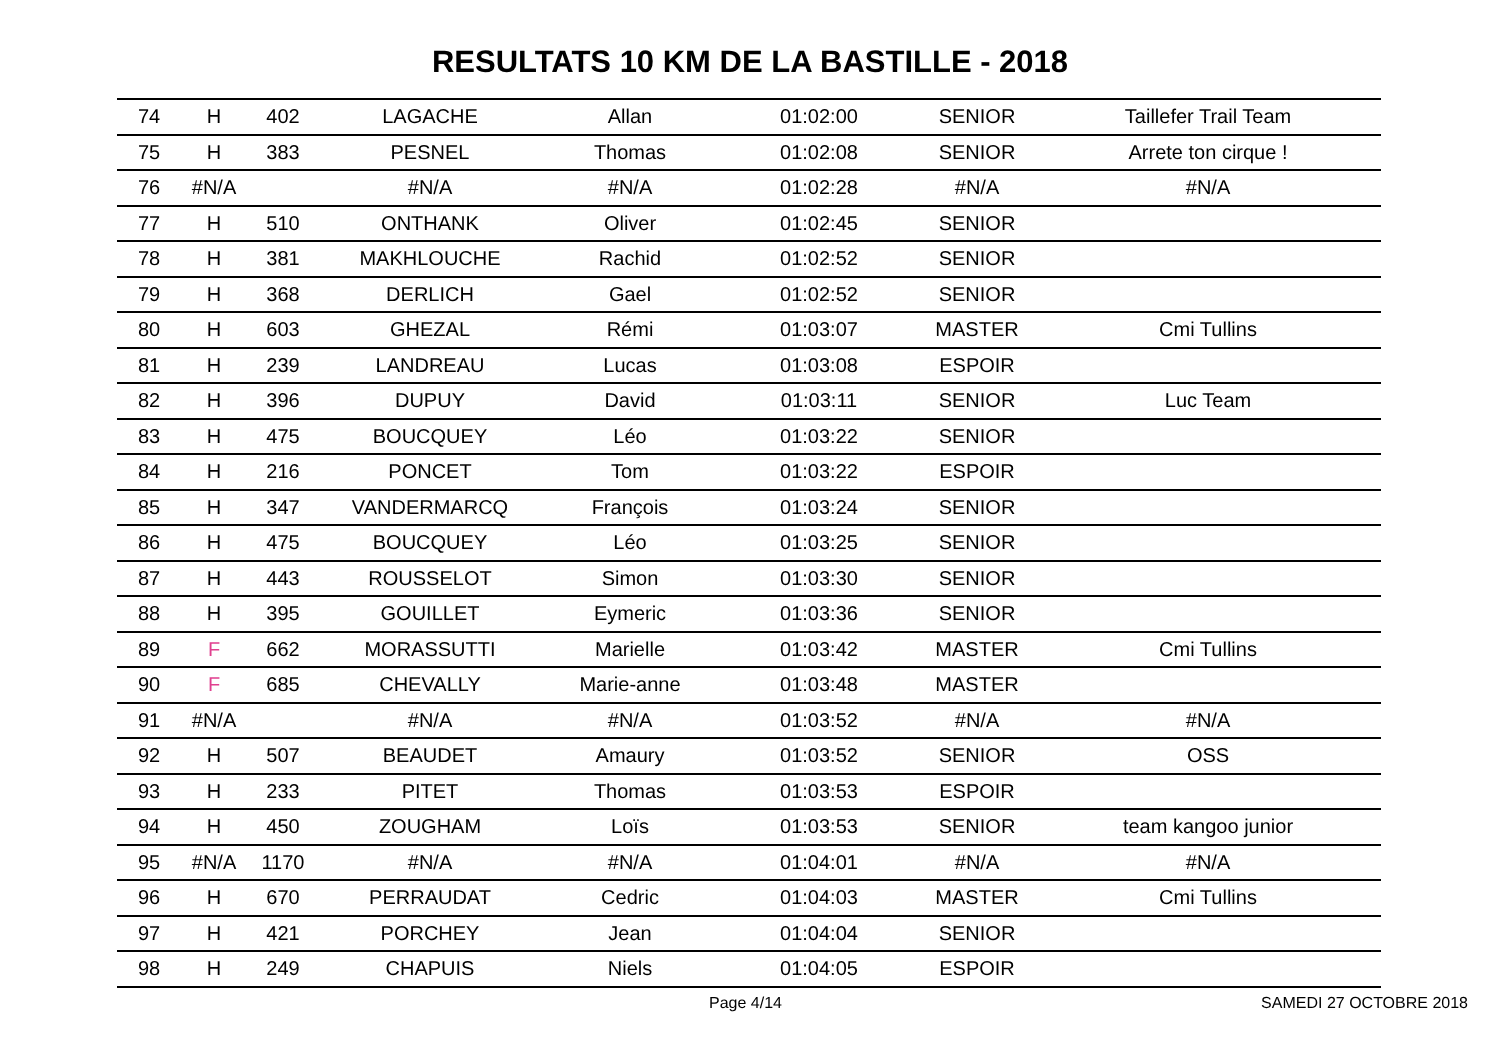RESULTATS 10 KM DE LA BASTILLE - 2018
| 74 | H | 402 | LAGACHE | Allan | 01:02:00 | SENIOR | Taillefer Trail Team |
| 75 | H | 383 | PESNEL | Thomas | 01:02:08 | SENIOR | Arrete ton cirque ! |
| 76 | #N/A | | #N/A | #N/A | 01:02:28 | #N/A | #N/A |
| 77 | H | 510 | ONTHANK | Oliver | 01:02:45 | SENIOR | |
| 78 | H | 381 | MAKHLOUCHE | Rachid | 01:02:52 | SENIOR | |
| 79 | H | 368 | DERLICH | Gael | 01:02:52 | SENIOR | |
| 80 | H | 603 | GHEZAL | Rémi | 01:03:07 | MASTER | Cmi Tullins |
| 81 | H | 239 | LANDREAU | Lucas | 01:03:08 | ESPOIR | |
| 82 | H | 396 | DUPUY | David | 01:03:11 | SENIOR | Luc Team |
| 83 | H | 475 | BOUCQUEY | Léo | 01:03:22 | SENIOR | |
| 84 | H | 216 | PONCET | Tom | 01:03:22 | ESPOIR | |
| 85 | H | 347 | VANDERMARCQ | François | 01:03:24 | SENIOR | |
| 86 | H | 475 | BOUCQUEY | Léo | 01:03:25 | SENIOR | |
| 87 | H | 443 | ROUSSELOT | Simon | 01:03:30 | SENIOR | |
| 88 | H | 395 | GOUILLET | Eymeric | 01:03:36 | SENIOR | |
| 89 | F | 662 | MORASSUTTI | Marielle | 01:03:42 | MASTER | Cmi Tullins |
| 90 | F | 685 | CHEVALLY | Marie-anne | 01:03:48 | MASTER | |
| 91 | #N/A | | #N/A | #N/A | 01:03:52 | #N/A | #N/A |
| 92 | H | 507 | BEAUDET | Amaury | 01:03:52 | SENIOR | OSS |
| 93 | H | 233 | PITET | Thomas | 01:03:53 | ESPOIR | |
| 94 | H | 450 | ZOUGHAM | Loïs | 01:03:53 | SENIOR | team kangoo junior |
| 95 | #N/A | 1170 | #N/A | #N/A | 01:04:01 | #N/A | #N/A |
| 96 | H | 670 | PERRAUDAT | Cedric | 01:04:03 | MASTER | Cmi Tullins |
| 97 | H | 421 | PORCHEY | Jean | 01:04:04 | SENIOR | |
| 98 | H | 249 | CHAPUIS | Niels | 01:04:05 | ESPOIR | |
Page 4/14 SAMEDI 27 OCTOBRE 2018